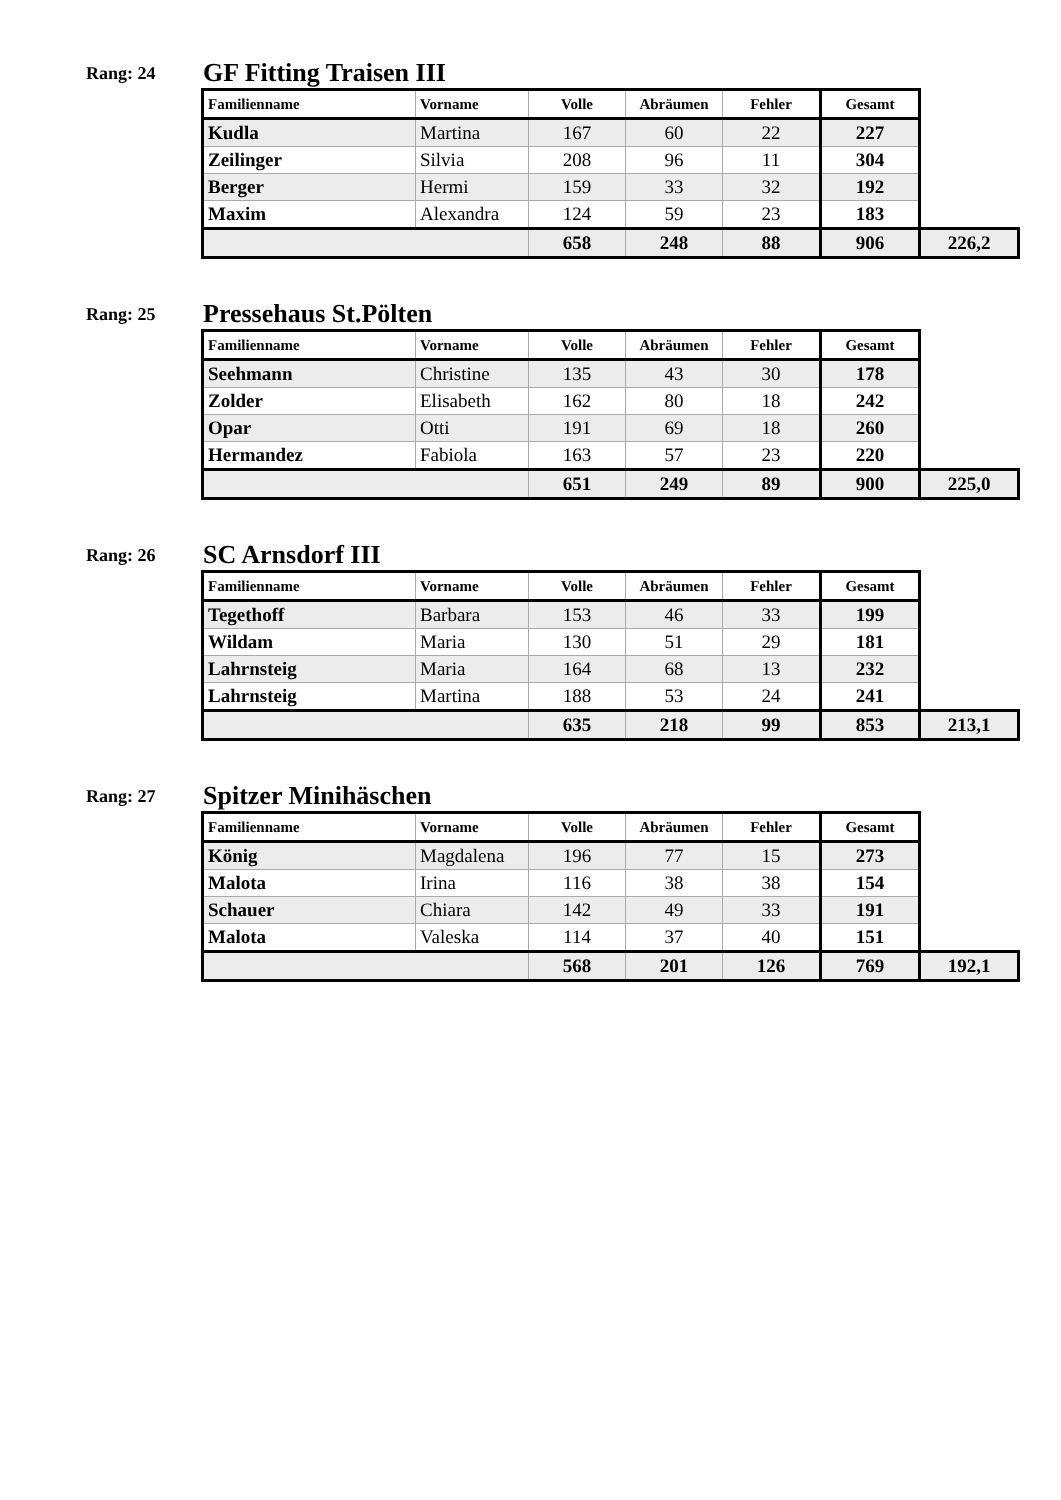Rang: 24
GF Fitting Traisen III
| Familienname | Vorname | Volle | Abräumen | Fehler | Gesamt | |
| --- | --- | --- | --- | --- | --- | --- |
| Kudla | Martina | 167 | 60 | 22 | 227 | |
| Zeilinger | Silvia | 208 | 96 | 11 | 304 | |
| Berger | Hermi | 159 | 33 | 32 | 192 | |
| Maxim | Alexandra | 124 | 59 | 23 | 183 | |
| | | 658 | 248 | 88 | 906 | 226,2 |
Rang: 25
Pressehaus St.Pölten
| Familienname | Vorname | Volle | Abräumen | Fehler | Gesamt | |
| --- | --- | --- | --- | --- | --- | --- |
| Seehmann | Christine | 135 | 43 | 30 | 178 | |
| Zolder | Elisabeth | 162 | 80 | 18 | 242 | |
| Opar | Otti | 191 | 69 | 18 | 260 | |
| Hermandez | Fabiola | 163 | 57 | 23 | 220 | |
| | | 651 | 249 | 89 | 900 | 225,0 |
Rang: 26
SC Arnsdorf III
| Familienname | Vorname | Volle | Abräumen | Fehler | Gesamt | |
| --- | --- | --- | --- | --- | --- | --- |
| Tegethoff | Barbara | 153 | 46 | 33 | 199 | |
| Wildam | Maria | 130 | 51 | 29 | 181 | |
| Lahrnsteig | Maria | 164 | 68 | 13 | 232 | |
| Lahrnsteig | Martina | 188 | 53 | 24 | 241 | |
| | | 635 | 218 | 99 | 853 | 213,1 |
Rang: 27
Spitzer Minihäschen
| Familienname | Vorname | Volle | Abräumen | Fehler | Gesamt | |
| --- | --- | --- | --- | --- | --- | --- |
| König | Magdalena | 196 | 77 | 15 | 273 | |
| Malota | Irina | 116 | 38 | 38 | 154 | |
| Schauer | Chiara | 142 | 49 | 33 | 191 | |
| Malota | Valeska | 114 | 37 | 40 | 151 | |
| | | 568 | 201 | 126 | 769 | 192,1 |